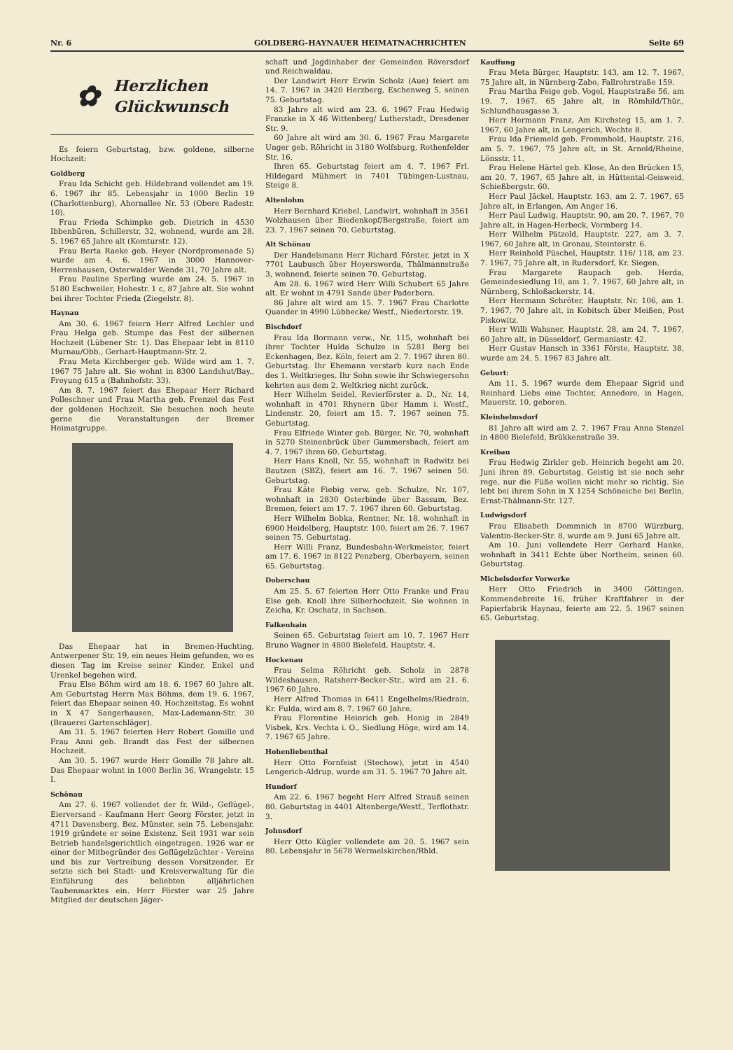Nr. 6 GOLDBERG-HAYNAUER HEIMATNACHRICHTEN Seite 69
✿ Herzlichen
Glückwunsch
Es feiern Geburtstag, bzw. goldene, silberne Hochzeit:
Goldberg
Frau Ida Schicht geb. Hildebrand vollendet am 19. 6. 1967 ihr 85. Lebensjahr in 1000 Berlin 19 (Charlottenburg), Ahornallee Nr. 53 (Obere Radestr. 10).
Frau Frieda Schimpke geb. Dietrich in 4530 Ibbenbüren, Schillerstr. 32, wohnend, wurde am 28. 5. 1967 65 Jahre alt (Komturstr. 12).
Frau Berta Raeke geb. Heyer (Nordpromenade 5) wurde am 4. 6. 1967 in 3000 Hannover-Herrenhausen, Osterwalder Wende 31, 70 Jahre alt.
Frau Pauline Sperling wurde am 24. 5. 1967 in 5180 Eschweiler, Hohestr. 1 c, 87 Jahre alt. Sie wohnt bei ihrer Tochter Frieda (Ziegelstr. 8).
Haynau
Am 30. 6. 1967 feiern Herr Alfred Lechler und Frau Helga geb. Stumpe das Fest der silbernen Hochzeit (Lübener Str. 1). Das Ehepaar lebt in 8110 Murnau/Obb., Gerhart-Hauptmann-Str. 2.
Frau Meta Kirchberger geb. Wilde wird am 1. 7. 1967 75 Jahre alt. Sie wohnt in 8300 Landshut/Bay., Freyung 615 a (Bahnhofstr. 33).
Am 8. 7. 1967 feiert das Ehepaar Herr Richard Polleschner und Frau Martha geb. Frenzel das Fest der goldenen Hochzeit. Sie besuchen noch heute gerne die Veranstaltungen der Bremer Heimatgruppe.
Das Ehepaar hat in Bremen-Huchting, Antwerpener Str. 19, ein neues Heim gefunden, wo es diesen Tag im Kreise seiner Kinder, Enkel und Urenkel begehen wird.
Frau Else Böhm wird am 18. 6. 1967 60 Jahre alt. Am Geburtstag Herrn Max Böhms, dem 19. 6. 1967, feiert das Ehepaar seinen 40. Hochzeitstag. Es wohnt in X 47 Sangerhausen, Max-Lademann-Str. 30 (Brauerei Gartenschläger).
Am 31. 5. 1967 feierten Herr Robert Gomille und Frau Anni geb. Brandt das Fest der silbernen Hochzeit.
Am 30. 5. 1967 wurde Herr Gomille 78 Jahre alt. Das Ehepaar wohnt in 1000 Berlin 36, Wrangelstr. 15 I.
Schönau
Am 27. 6. 1967 vollendet der fr. Wild-, Geflügel-, Eierversand - Kaufmann Herr Georg Förster, jetzt in 4711 Davensberg, Bez. Münster, sein 75. Lebensjahr. 1919 gründete er seine Existenz. Seit 1931 war sein Betrieb handelsgerichtlich eingetragen. 1926 war er einer der Mitbegründer des Geflügelzüchter - Vereins und bis zur Vertreibung dessen Vorsitzender. Er setzte sich bei Stadt- und Kreisverwaltung für die Einführung des beliebten alljährlichen Taubenmarktes ein. Herr Förster war 25 Jahre Mitglied der deutschen Jäger-
schaft und Jagdinhaber der Gemeinden Röversdorf und Reichwaldau.
Der Landwirt Herr Erwin Scholz (Aue) feiert am 14. 7. 1967 in 3420 Herzberg, Eschenweg 5, seinen 75. Geburtstag.
83 Jahre alt wird am 23. 6. 1967 Frau Hedwig Franzke in X 46 Wittenberg/ Lutherstadt, Dresdener Str. 9.
60 Jahre alt wird am 30. 6. 1967 Frau Margarete Unger geb. Röhricht in 3180 Wolfsburg, Rothenfelder Str. 16.
Ihren 65. Geburtstag feiert am 4. 7. 1967 Frl. Hildegard Mühmert in 7401 Tübingen-Lustnau, Steige 8.
Altenlohm
Herr Bernhard Kriebel, Landwirt, wohnhaft in 3561 Wolzhausen über Biedenkopf/Bergstraße, feiert am 23. 7. 1967 seinen 70. Geburtstag.
Alt Schönau
Der Handelsmann Herr Richard Förster, jetzt in X 7701 Laubusch über Hoyerswerda, Thälmannstraße 3, wohnend, feierte seinen 70. Geburtstag.
Am 28. 6. 1967 wird Herr Willi Schubert 65 Jahre alt. Er wohnt in 4791 Sande über Paderborn.
86 Jahre alt wird am 15. 7. 1967 Frau Charlotte Quander in 4990 Lübbecke/ Westf., Niedertorstr. 19.
Bischdorf
Frau Ida Bormann verw., Nr. 115, wohnhaft bei ihrer Tochter Hulda Schulze in 5281 Berg bei Eckenhagen, Bez. Köln, feiert am 2. 7. 1967 ihren 80. Geburtstag. Ihr Ehemann verstarb kurz nach Ende des 1. Weltkrieges. Ihr Sohn sowie ihr Schwiegersohn kehrten aus dem 2. Weltkrieg nicht zurück.
Herr Wilhelm Seidel, Revierförster a. D., Nr. 14, wohnhaft in 4701 Rhynern über Hamm i. Westf., Lindenstr. 20, feiert am 15. 7. 1967 seinen 75. Geburtstag.
Frau Elfriede Winter geb. Bürger, Nr. 70, wohnhaft in 5270 Steinenbrück über Gummersbach, feiert am 4. 7. 1967 ihren 60. Geburtstag.
Herr Hans Knoll, Nr. 55, wohnhaft in Radwitz bei Bautzen (SBZ), feiert am 16. 7. 1967 seinen 50. Geburtstag.
Frau Käte Fiebig verw. geb. Schulze, Nr. 107, wohnhaft in 2830 Osterbinde über Bassum, Bez. Bremen, feiert am 17. 7. 1967 ihren 60. Geburtstag.
Herr Wilhelm Bobka, Rentner, Nr. 18, wohnhaft in 6900 Heidelberg, Hauptstr. 100, feiert am 26. 7. 1967 seinen 75. Geburtstag.
Herr Willi Franz, Bundesbahn-Werkmeister, feiert am 17. 6. 1967 in 8122 Penzberg, Oberbayern, seinen 65. Geburtstag.
Doberschau
Am 25. 5. 67 feierten Herr Otto Franke und Frau Else geb. Knoll ihre Silberhochzeit. Sie wohnen in Zeicha, Kr. Oschatz, in Sachsen.
Falkenhain
Seinen 65. Geburtstag feiert am 10. 7. 1967 Herr Bruno Wagner in 4800 Bielefeld, Hauptstr. 4.
Hockenau
Frau Selma Röhricht geb. Scholz in 2878 Wildeshausen, Ratsherr-Becker-Str., wird am 21. 6. 1967 60 Jahre.
Herr Alfred Thomas in 6411 Engelhelms/Riedrain, Kr. Fulda, wird am 8. 7. 1967 60 Jahre.
Frau Florentine Heinrich geb. Honig in 2849 Visbek, Krs. Vechta i. O., Siedlung Höge, wird am 14. 7. 1967 65 Jahre.
Hohenliebenthal
Herr Otto Fornfeist (Stechow), jetzt in 4540 Lengerich-Aldrup, wurde am 31. 5. 1967 70 Jahre alt.
Hundorf
Am 22. 6. 1967 begeht Herr Alfred Strauß seinen 80. Geburtstag in 4401 Altenberge/Westf., Terflothstr. 3.
Johnsdorf
Herr Otto Kügler vollendete am 20. 5. 1967 sein 80. Lebensjahr in 5678 Wermelskirchen/Rhld.
Kauffung
Frau Meta Bürger, Hauptstr. 143, am 12. 7. 1967, 75 Jahre alt, in Nürnberg-Zabo, Fallrohrstraße 159.
Frau Martha Feige geb. Vogel, Hauptstraße 56, am 19. 7. 1967, 65 Jahre alt, in Römhild/Thür., Schlundhausgasse 3.
Herr Hermann Franz, Am Kirchsteg 15, am 1. 7. 1967, 60 Jahre alt, in Lengerich, Wechte 8.
Frau Ida Friemeld geb. Frommhold, Hauptstr. 216, am 5. 7. 1967, 75 Jahre alt, in St. Arnold/Rheine, Lönsstr. 11.
Frau Helene Härtel geb. Klose, An den Brücken 15, am 20. 7. 1967, 65 Jahre alt, in Hüttental-Geisweid, Schießbergstr. 60.
Herr Paul Jäckel, Hauptstr. 163, am 2. 7. 1967, 65 Jahre alt, in Erlangen, Am Anger 16.
Herr Paul Ludwig, Hauptstr. 90, am 20. 7. 1967, 70 Jahre alt, in Hagen-Herbeck, Vormberg 14.
Herr Wilhelm Pätzold, Hauptstr. 227, am 3. 7. 1967, 60 Jahre alt, in Gronau, Steintorstr. 6.
Herr Reinhold Püschel, Hauptstr. 116/ 118, am 23. 7. 1967, 75 Jahre alt, in Rudersdorf, Kr. Siegen.
Frau Margarete Raupach geb. Herda, Gemeindesiedlung 10, am 1. 7. 1967, 60 Jahre alt, in Nürnberg, Schloßackerstr. 14.
Herr Hermann Schröter, Hauptstr. Nr. 106, am 1. 7. 1967, 70 Jahre alt, in Kobitsch über Meißen, Post Piskowitz.
Herr Willi Wahsner, Hauptstr. 28, am 24. 7. 1967, 60 Jahre alt, in Düsseldorf, Germaniastr. 42.
Herr Gustav Hansch in 3361 Förste, Hauptstr. 38, wurde am 24. 5. 1967 83 Jahre alt.
Geburt:
Am 11. 5. 1967 wurde dem Ehepaar Sigrid und Reinhard Liebs eine Tochter, Annedore, in Hagen, Mauerstr. 10, geboren.
Kleinhelmsdorf
81 Jahre alt wird am 2. 7. 1967 Frau Anna Stenzel in 4800 Bielefeld, Brükkenstraße 39.
Kreibau
Frau Hedwig Zirkler geb. Heinrich begeht am 20. Juni ihren 89. Geburtstag. Geistig ist sie noch sehr rege, nur die Füße wollen nicht mehr so richtig. Sie lebt bei ihrem Sohn in X 1254 Schöneiche bei Berlin, Ernst-Thälmann-Str. 127.
Ludwigsdorf
Frau Elisabeth Dommnich in 8700 Würzburg, Valentin-Becker-Str. 8, wurde am 9. Juni 65 Jahre alt.
Am 10. Juni vollendete Herr Gerhard Hanke, wohnhaft in 3411 Echte über Northeim, seinen 60. Geburtstag.
Michelsdorfer Vorwerke
Herr Otto Friedrich in 3400 Göttingen, Kommendebreite 16, früher Kraftfahrer in der Papierfabrik Haynau, feierte am 22. 5. 1967 seinen 65. Geburtstag.